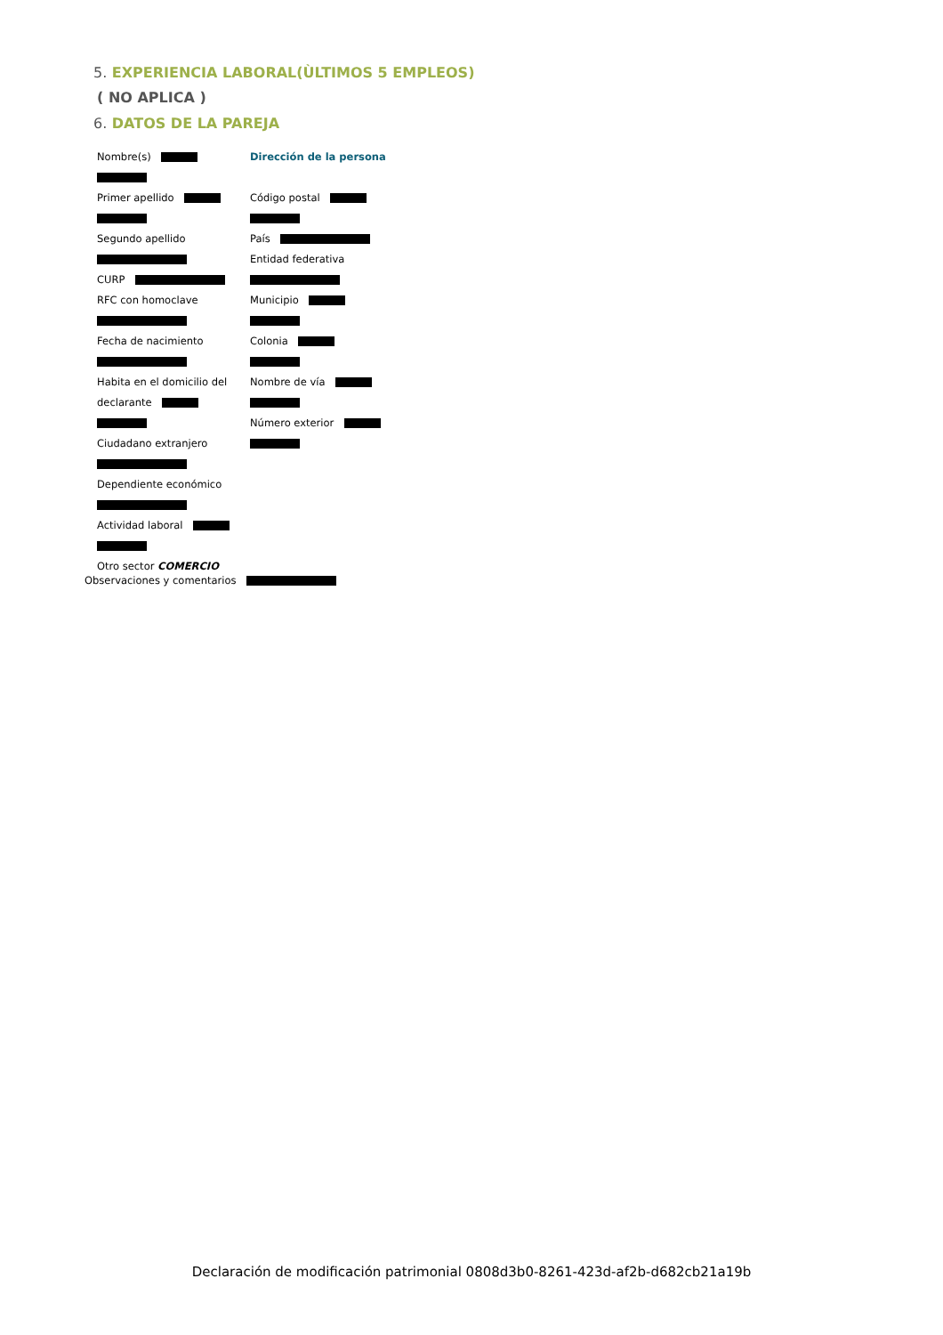5. EXPERIENCIA LABORAL(ÙLTIMOS 5 EMPLEOS)
( NO APLICA )
6. DATOS DE LA PAREJA
Nombre(s) Primer apellido Segundo apellido CURP
RFC con homoclave Fecha de nacimiento Habita en el domicilio del declarante Ciudadano extranjero Dependiente económico Actividad laboral Otro sector COMERCIO
Dirección de la persona
Código postal País
Entidad federativa Municipio Colonia Nombre de vía Número exterior
Observaciones y comentarios
Declaración de modificación patrimonial 0808d3b0-8261-423d-af2b-d682cb21a19b